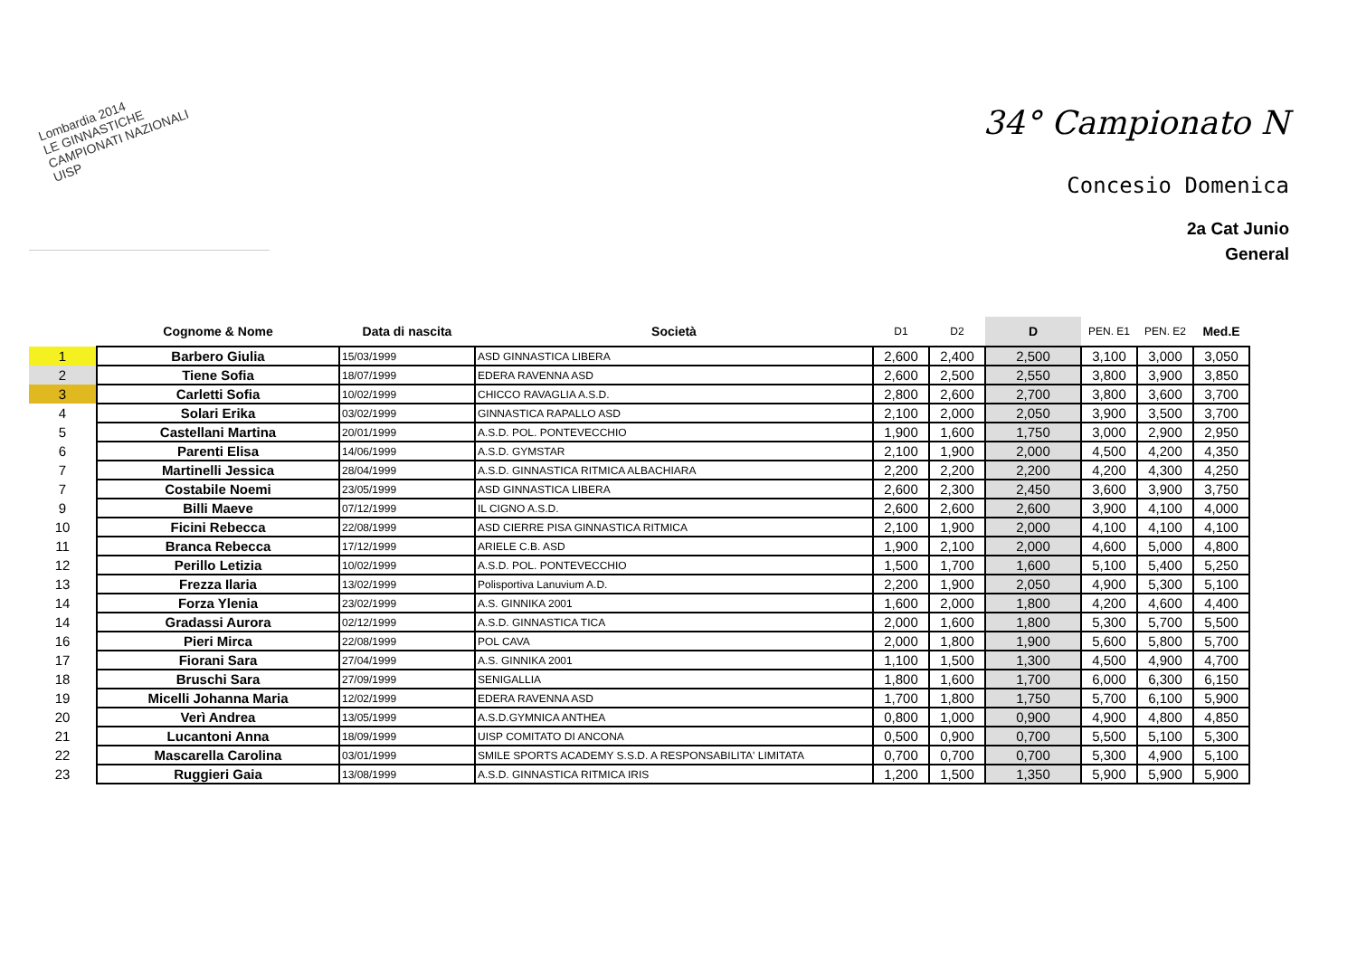Lombardia 2014
LE GINNASTICHE
CAMPIONATI NAZIONALI
UISP
34° Campionato N
Concesio Domenica
2a Cat Junio
General
| | Cognome & Nome | Data di nascita | Società | D1 | D2 | D | PEN. E1 | PEN. E2 | Med.E |
| --- | --- | --- | --- | --- | --- | --- | --- | --- | --- |
| 1 | Barbero Giulia | 15/03/1999 | ASD GINNASTICA LIBERA | 2,600 | 2,400 | 2,500 | 3,100 | 3,000 | 3,050 |
| 2 | Tiene Sofia | 18/07/1999 | EDERA RAVENNA ASD | 2,600 | 2,500 | 2,550 | 3,800 | 3,900 | 3,850 |
| 3 | Carletti Sofia | 10/02/1999 | CHICCO RAVAGLIA A.S.D. | 2,800 | 2,600 | 2,700 | 3,800 | 3,600 | 3,700 |
| 4 | Solari Erika | 03/02/1999 | GINNASTICA RAPALLO ASD | 2,100 | 2,000 | 2,050 | 3,900 | 3,500 | 3,700 |
| 5 | Castellani Martina | 20/01/1999 | A.S.D. POL. PONTEVECCHIO | 1,900 | 1,600 | 1,750 | 3,000 | 2,900 | 2,950 |
| 6 | Parenti Elisa | 14/06/1999 | A.S.D. GYMSTAR | 2,100 | 1,900 | 2,000 | 4,500 | 4,200 | 4,350 |
| 7 | Martinelli Jessica | 28/04/1999 | A.S.D. GINNASTICA RITMICA ALBACHIARA | 2,200 | 2,200 | 2,200 | 4,200 | 4,300 | 4,250 |
| 7 | Costabile Noemi | 23/05/1999 | ASD GINNASTICA LIBERA | 2,600 | 2,300 | 2,450 | 3,600 | 3,900 | 3,750 |
| 9 | Billi Maeve | 07/12/1999 | IL CIGNO A.S.D. | 2,600 | 2,600 | 2,600 | 3,900 | 4,100 | 4,000 |
| 10 | Ficini Rebecca | 22/08/1999 | ASD CIERRE PISA GINNASTICA RITMICA | 2,100 | 1,900 | 2,000 | 4,100 | 4,100 | 4,100 |
| 11 | Branca Rebecca | 17/12/1999 | ARIELE C.B. ASD | 1,900 | 2,100 | 2,000 | 4,600 | 5,000 | 4,800 |
| 12 | Perillo Letizia | 10/02/1999 | A.S.D. POL. PONTEVECCHIO | 1,500 | 1,700 | 1,600 | 5,100 | 5,400 | 5,250 |
| 13 | Frezza Ilaria | 13/02/1999 | Polisportiva Lanuvium A.D. | 2,200 | 1,900 | 2,050 | 4,900 | 5,300 | 5,100 |
| 14 | Forza Ylenia | 23/02/1999 | A.S. GINNIKA 2001 | 1,600 | 2,000 | 1,800 | 4,200 | 4,600 | 4,400 |
| 14 | Gradassi Aurora | 02/12/1999 | A.S.D. GINNASTICA TICA | 2,000 | 1,600 | 1,800 | 5,300 | 5,700 | 5,500 |
| 16 | Pieri Mirca | 22/08/1999 | POL CAVA | 2,000 | 1,800 | 1,900 | 5,600 | 5,800 | 5,700 |
| 17 | Fiorani Sara | 27/04/1999 | A.S. GINNIKA 2001 | 1,100 | 1,500 | 1,300 | 4,500 | 4,900 | 4,700 |
| 18 | Bruschi Sara | 27/09/1999 | SENIGALLIA | 1,800 | 1,600 | 1,700 | 6,000 | 6,300 | 6,150 |
| 19 | Micelli Johanna Maria | 12/02/1999 | EDERA RAVENNA ASD | 1,700 | 1,800 | 1,750 | 5,700 | 6,100 | 5,900 |
| 20 | Verì Andrea | 13/05/1999 | A.S.D.GYMNICA ANTHEA | 0,800 | 1,000 | 0,900 | 4,900 | 4,800 | 4,850 |
| 21 | Lucantoni Anna | 18/09/1999 | UISP COMITATO DI ANCONA | 0,500 | 0,900 | 0,700 | 5,500 | 5,100 | 5,300 |
| 22 | Mascarella Carolina | 03/01/1999 | SMILE SPORTS ACADEMY S.S.D. A RESPONSABILITA' LIMITATA | 0,700 | 0,700 | 0,700 | 5,300 | 4,900 | 5,100 |
| 23 | Ruggieri Gaia | 13/08/1999 | A.S.D. GINNASTICA RITMICA IRIS | 1,200 | 1,500 | 1,350 | 5,900 | 5,900 | 5,900 |